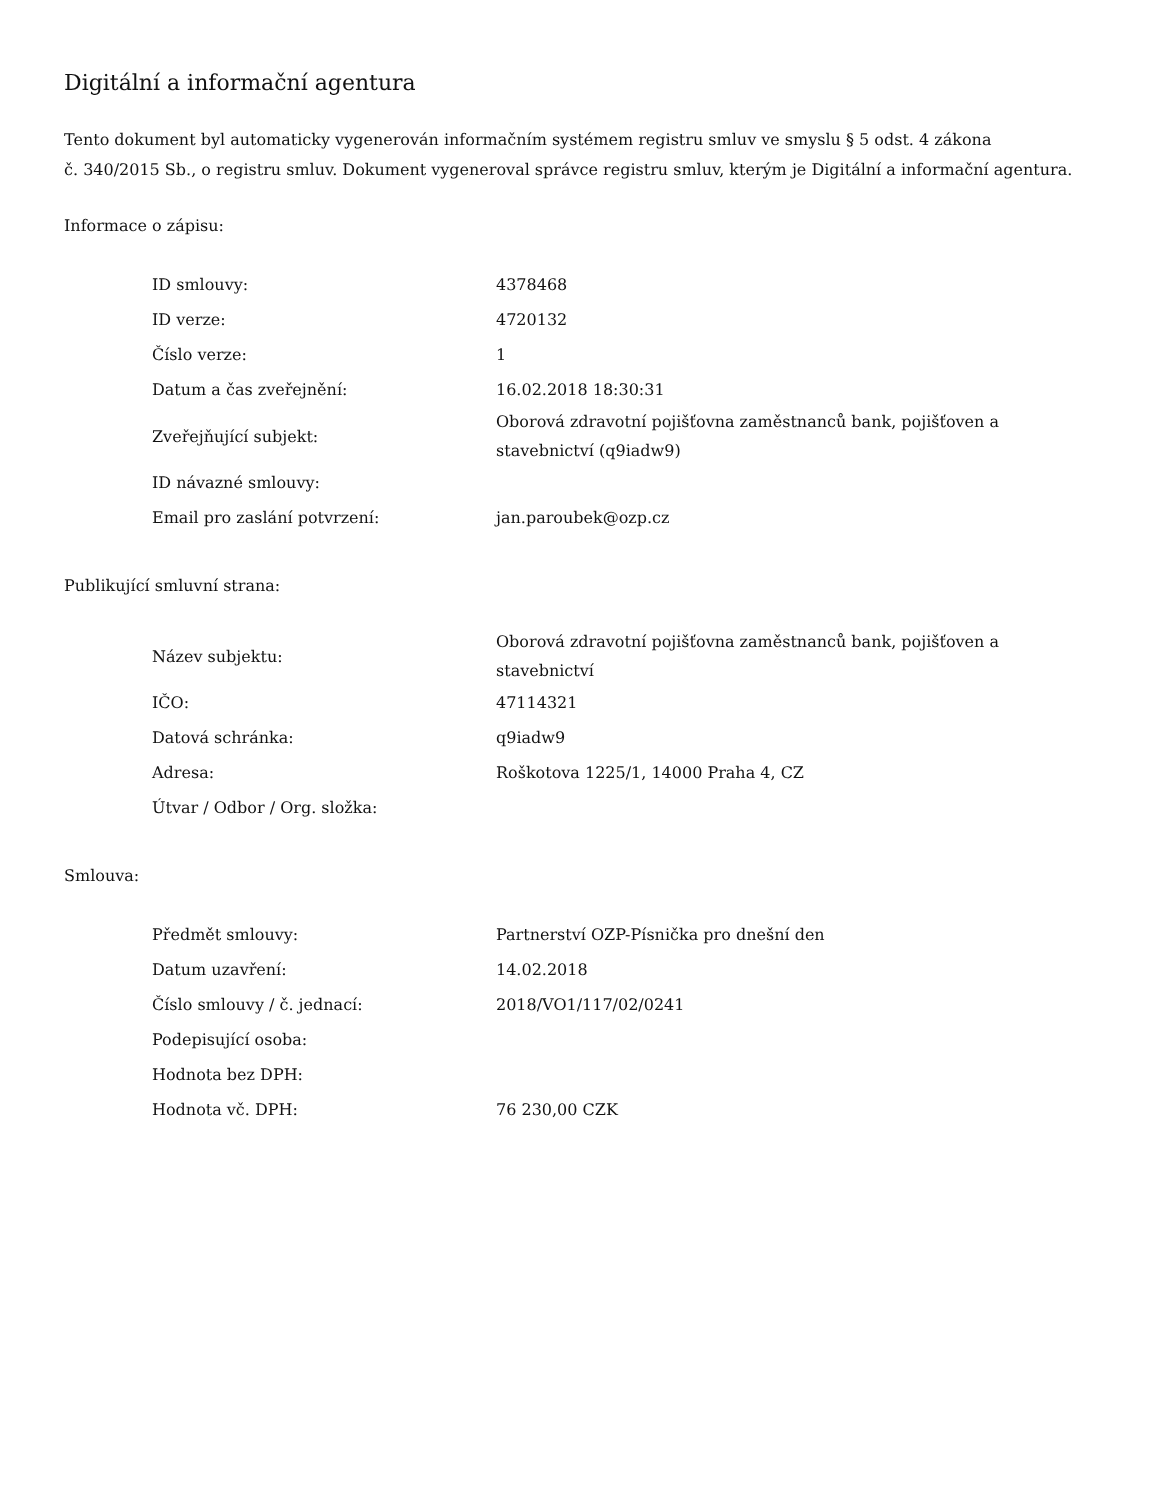Digitální a informační agentura
Tento dokument byl automaticky vygenerován informačním systémem registru smluv ve smyslu § 5 odst. 4 zákona
č. 340/2015 Sb., o registru smluv. Dokument vygeneroval správce registru smluv, kterým je Digitální a informační agentura.
Informace o zápisu:
| ID smlouvy: | 4378468 |
| ID verze: | 4720132 |
| Číslo verze: | 1 |
| Datum a čas zveřejnění: | 16.02.2018 18:30:31 |
| Zveřejňující subjekt: | Oborová zdravotní pojišťovna zaměstnanců bank, pojišťoven a stavebnictví (q9iadw9) |
| ID návazné smlouvy: | |
| Email pro zaslání potvrzení: | jan.paroubek@ozp.cz |
Publikující smluvní strana:
| Název subjektu: | Oborová zdravotní pojišťovna zaměstnanců bank, pojišťoven a stavebnictví |
| IČO: | 47114321 |
| Datová schránka: | q9iadw9 |
| Adresa: | Roškotova 1225/1, 14000 Praha 4, CZ |
| Útvar / Odbor / Org. složka: | |
Smlouva:
| Předmět smlouvy: | Partnerství OZP-Písnička pro dnešní den |
| Datum uzavření: | 14.02.2018 |
| Číslo smlouvy / č. jednací: | 2018/VO1/117/02/0241 |
| Podepisující osoba: | |
| Hodnota bez DPH: | |
| Hodnota vč. DPH: | 76 230,00 CZK |